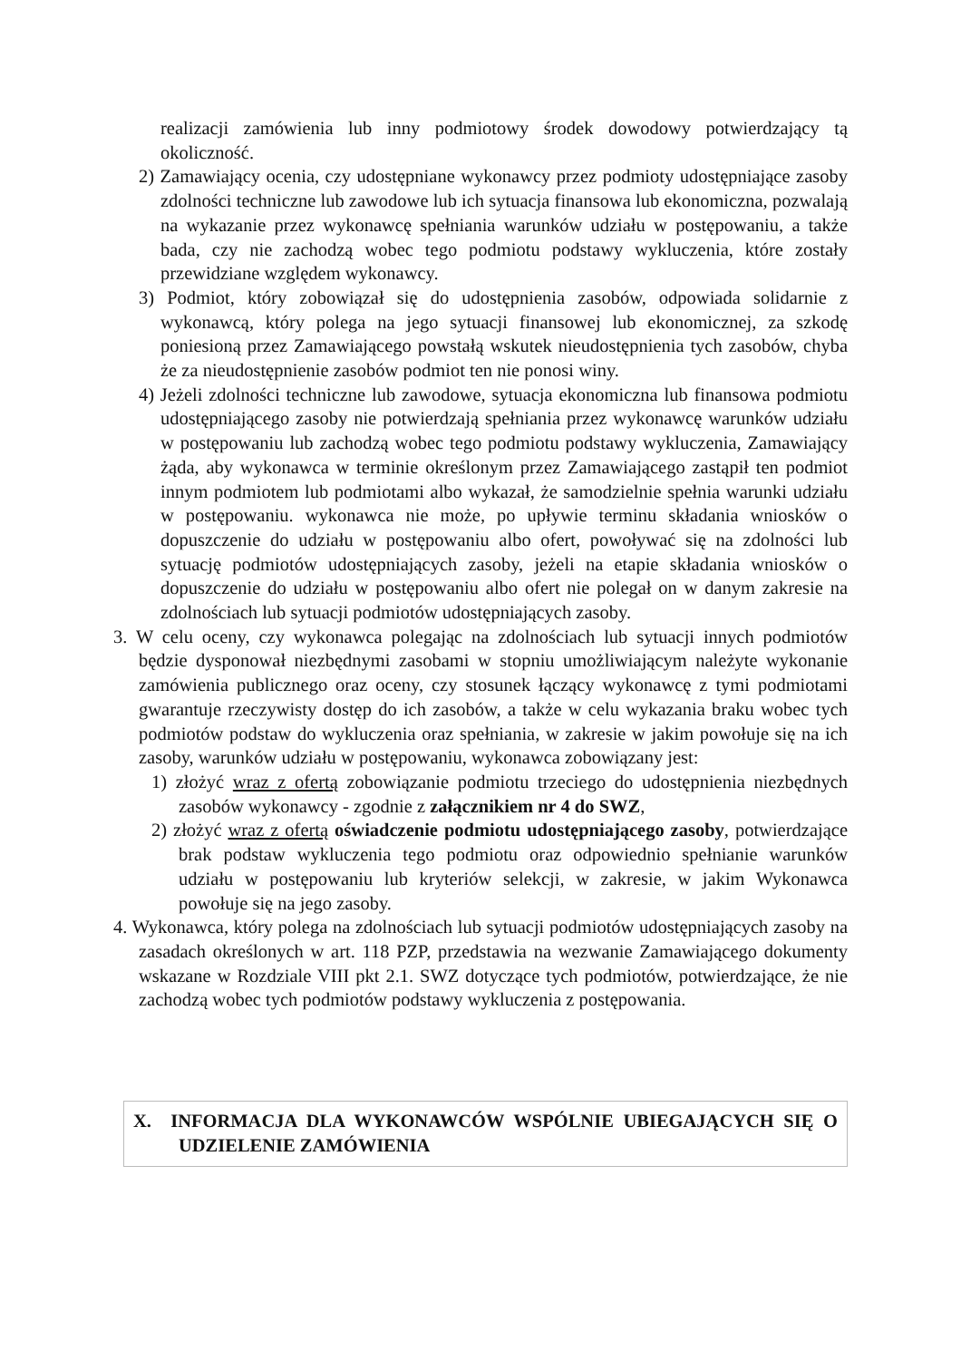realizacji zamówienia lub inny podmiotowy środek dowodowy potwierdzający tą okoliczność.
2) Zamawiający ocenia, czy udostępniane wykonawcy przez podmioty udostępniające zasoby zdolności techniczne lub zawodowe lub ich sytuacja finansowa lub ekonomiczna, pozwalają na wykazanie przez wykonawcę spełniania warunków udziału w postępowaniu, a także bada, czy nie zachodzą wobec tego podmiotu podstawy wykluczenia, które zostały przewidziane względem wykonawcy.
3) Podmiot, który zobowiązał się do udostępnienia zasobów, odpowiada solidarnie z wykonawcą, który polega na jego sytuacji finansowej lub ekonomicznej, za szkodę poniesioną przez Zamawiającego powstałą wskutek nieudostępnienia tych zasobów, chyba że za nieudostępnienie zasobów podmiot ten nie ponosi winy.
4) Jeżeli zdolności techniczne lub zawodowe, sytuacja ekonomiczna lub finansowa podmiotu udostępniającego zasoby nie potwierdzają spełniania przez wykonawcę warunków udziału w postępowaniu lub zachodzą wobec tego podmiotu podstawy wykluczenia, Zamawiający żąda, aby wykonawca w terminie określonym przez Zamawiającego zastąpił ten podmiot innym podmiotem lub podmiotami albo wykazał, że samodzielnie spełnia warunki udziału w postępowaniu. wykonawca nie może, po upływie terminu składania wniosków o dopuszczenie do udziału w postępowaniu albo ofert, powoływać się na zdolności lub sytuację podmiotów udostępniających zasoby, jeżeli na etapie składania wniosków o dopuszczenie do udziału w postępowaniu albo ofert nie polegał on w danym zakresie na zdolnościach lub sytuacji podmiotów udostępniających zasoby.
3. W celu oceny, czy wykonawca polegając na zdolnościach lub sytuacji innych podmiotów będzie dysponował niezbędnymi zasobami w stopniu umożliwiającym należyte wykonanie zamówienia publicznego oraz oceny, czy stosunek łączący wykonawcę z tymi podmiotami gwarantuje rzeczywisty dostęp do ich zasobów, a także w celu wykazania braku wobec tych podmiotów podstaw do wykluczenia oraz spełniania, w zakresie w jakim powołuje się na ich zasoby, warunków udziału w postępowaniu, wykonawca zobowiązany jest:
1) złożyć wraz z ofertą zobowiązanie podmiotu trzeciego do udostępnienia niezbędnych zasobów wykonawcy - zgodnie z załącznikiem nr 4 do SWZ,
2) złożyć wraz z ofertą oświadczenie podmiotu udostępniającego zasoby, potwierdzające brak podstaw wykluczenia tego podmiotu oraz odpowiednio spełnianie warunków udziału w postępowaniu lub kryteriów selekcji, w zakresie, w jakim Wykonawca powołuje się na jego zasoby.
4. Wykonawca, który polega na zdolnościach lub sytuacji podmiotów udostępniających zasoby na zasadach określonych w art. 118 PZP, przedstawia na wezwanie Zamawiającego dokumenty wskazane w Rozdziale VIII pkt 2.1. SWZ dotyczące tych podmiotów, potwierdzające, że nie zachodzą wobec tych podmiotów podstawy wykluczenia z postępowania.
X. INFORMACJA DLA WYKONAWCÓW WSPÓLNIE UBIEGAJĄCYCH SIĘ O UDZIELENIE ZAMÓWIENIA